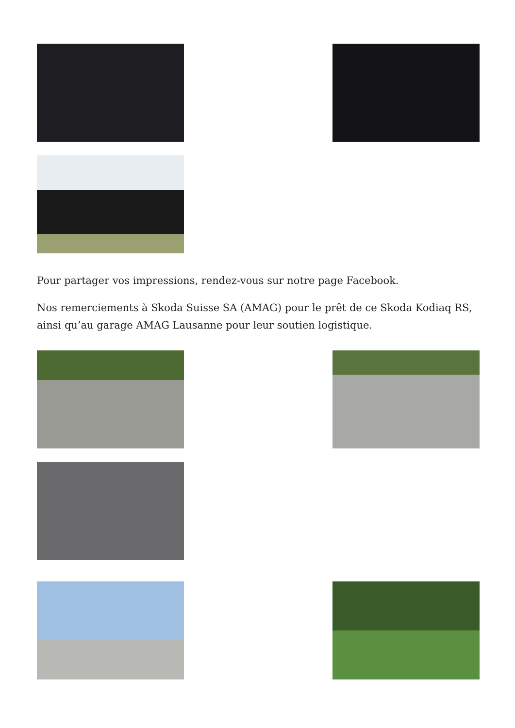Pour partager vos impressions, rendez-vous sur notre page Facebook.
Nos remerciements à Skoda Suisse SA (AMAG) pour le prêt de ce Skoda Kodiaq RS, ainsi qu’au garage AMAG Lausanne pour leur soutien logistique.